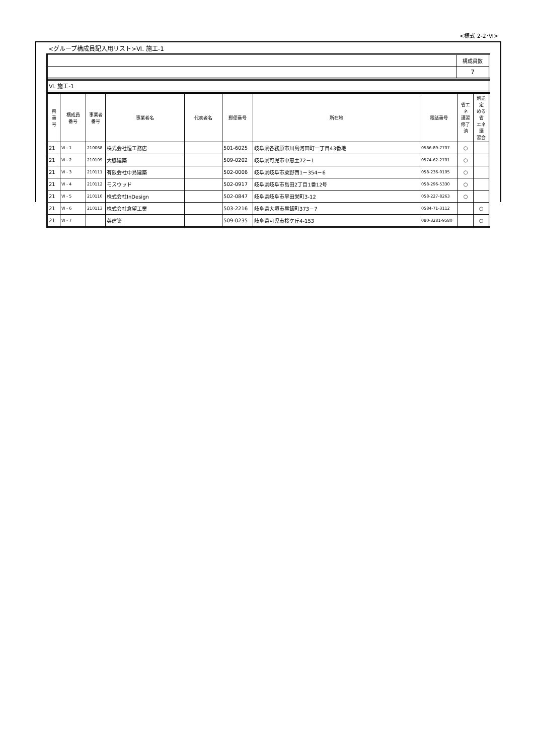<様式 2-2･Ⅵ>
<グループ構成員記入用リスト>Ⅵ. 施工-1
| | 構成員数 |
| | 7 |
| Ⅵ. 施工-1 |
| 県 番 号 | 構成員 番号 | 事業者 番号 | 事業者名 | 代表者名 | 郵便番号 | 所在地 | 電話番号 | 省エネ 講習 修了済 | 別途定 める省 エネ講 習会 |
| --- | --- | --- | --- | --- | --- | --- | --- | --- | --- |
| 21 | Ⅵ - 1 | 210068 | 株式会社恒工務店 | | 501-6025 | 岐阜県各務原市川島河田町一丁目43番地 | 0586-89-7707 | ○ | |
| 21 | Ⅵ - 2 | 210109 | 大脇建築 | | 509-0202 | 岐阜県可児市中恵土72－1 | 0574-62-2701 | ○ | |
| 21 | Ⅵ - 3 | 210111 | 有限会社中島建築 | | 502-0006 | 岐阜県岐阜市粟野西1－354－6 | 058-236-0105 | ○ | |
| 21 | Ⅵ - 4 | 210112 | モスウッド | | 502-0917 | 岐阜県岐阜市島田2丁目1番12号 | 058-296-5330 | ○ | |
| 21 | Ⅵ - 5 | 210110 | 株式会社InDesign | | 502-0847 | 岐阜県岐阜市早田栄町3-12 | 058-227-8263 | ○ | |
| 21 | Ⅵ - 6 | 210113 | 株式会社倉望工業 | | 503-2216 | 岐阜県大垣市昼飯町373－7 | 0584-71-3112 | | ○ |
| 21 | Ⅵ - 7 | | 英建築 | | 509-0235 | 岐阜県可児市桜ケ丘4-153 | 080-3281-9580 | | ○ |